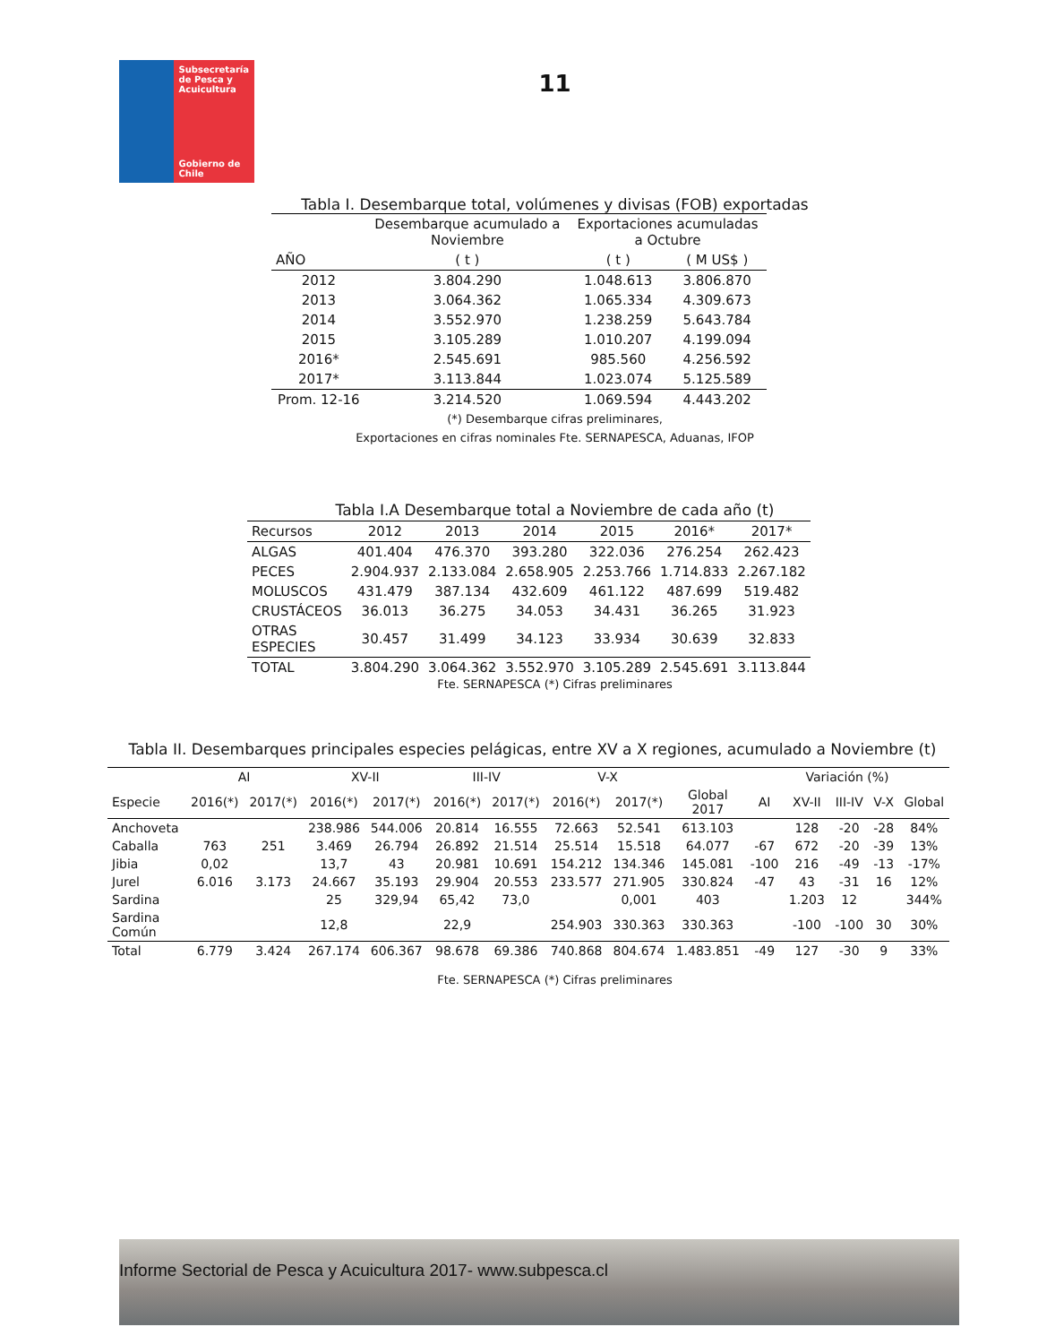Subsecretaría
de Pesca y
Acuicultura
Gobierno de Chile
11
Tabla I. Desembarque total, volúmenes y divisas (FOB) exportadas
| | Desembarque acumulado a Noviembre | Exportaciones acumuladas a Octubre | |
| --- | --- | --- | --- |
| AÑO | ( t ) | ( t ) | ( M US$ ) |
| 2012 | 3.804.290 | 1.048.613 | 3.806.870 |
| 2013 | 3.064.362 | 1.065.334 | 4.309.673 |
| 2014 | 3.552.970 | 1.238.259 | 5.643.784 |
| 2015 | 3.105.289 | 1.010.207 | 4.199.094 |
| 2016* | 2.545.691 | 985.560 | 4.256.592 |
| 2017* | 3.113.844 | 1.023.074 | 5.125.589 |
| Prom. 12-16 | 3.214.520 | 1.069.594 | 4.443.202 |
(*) Desembarque cifras preliminares,
Exportaciones en cifras nominales Fte. SERNAPESCA, Aduanas, IFOP
Tabla I.A Desembarque total a Noviembre de cada año (t)
| Recursos | 2012 | 2013 | 2014 | 2015 | 2016* | 2017* |
| --- | --- | --- | --- | --- | --- | --- |
| ALGAS | 401.404 | 476.370 | 393.280 | 322.036 | 276.254 | 262.423 |
| PECES | 2.904.937 | 2.133.084 | 2.658.905 | 2.253.766 | 1.714.833 | 2.267.182 |
| MOLUSCOS | 431.479 | 387.134 | 432.609 | 461.122 | 487.699 | 519.482 |
| CRUSTÁCEOS | 36.013 | 36.275 | 34.053 | 34.431 | 36.265 | 31.923 |
| OTRAS ESPECIES | 30.457 | 31.499 | 34.123 | 33.934 | 30.639 | 32.833 |
| TOTAL | 3.804.290 | 3.064.362 | 3.552.970 | 3.105.289 | 2.545.691 | 3.113.844 |
Fte. SERNAPESCA (*) Cifras preliminares
Tabla II. Desembarques principales especies pelágicas, entre XV a X regiones, acumulado a Noviembre (t)
| | AI | | XV-II | | III-IV | | V-X | | | Variación (%) | | | | |
| --- | --- | --- | --- | --- | --- | --- | --- | --- | --- | --- | --- | --- | --- | --- |
| Especie | 2016(*) | 2017(*) | 2016(*) | 2017(*) | 2016(*) | 2017(*) | 2016(*) | 2017(*) | Global 2017 | AI | XV-II | III-IV | V-X | Global |
| Anchoveta | | | 238.986 | 544.006 | 20.814 | 16.555 | 72.663 | 52.541 | 613.103 | | 128 | -20 | -28 | 84% |
| Caballa | 763 | 251 | 3.469 | 26.794 | 26.892 | 21.514 | 25.514 | 15.518 | 64.077 | -67 | 672 | -20 | -39 | 13% |
| Jibia | 0,02 | | 13,7 | 43 | 20.981 | 10.691 | 154.212 | 134.346 | 145.081 | -100 | 216 | -49 | -13 | -17% |
| Jurel | 6.016 | 3.173 | 24.667 | 35.193 | 29.904 | 20.553 | 233.577 | 271.905 | 330.824 | -47 | 43 | -31 | 16 | 12% |
| Sardina | | | 25 | 329,94 | 65,42 | 73,0 | | 0,001 | 403 | | 1.203 | 12 | | 344% |
| Sardina Común | | | 12,8 | | 22,9 | | 254.903 | 330.363 | 330.363 | | -100 | -100 | 30 | 30% |
| Total | 6.779 | 3.424 | 267.174 | 606.367 | 98.678 | 69.386 | 740.868 | 804.674 | 1.483.851 | -49 | 127 | -30 | 9 | 33% |
Fte. SERNAPESCA (*) Cifras preliminares
Informe Sectorial de Pesca y Acuicultura 2017- www.subpesca.cl